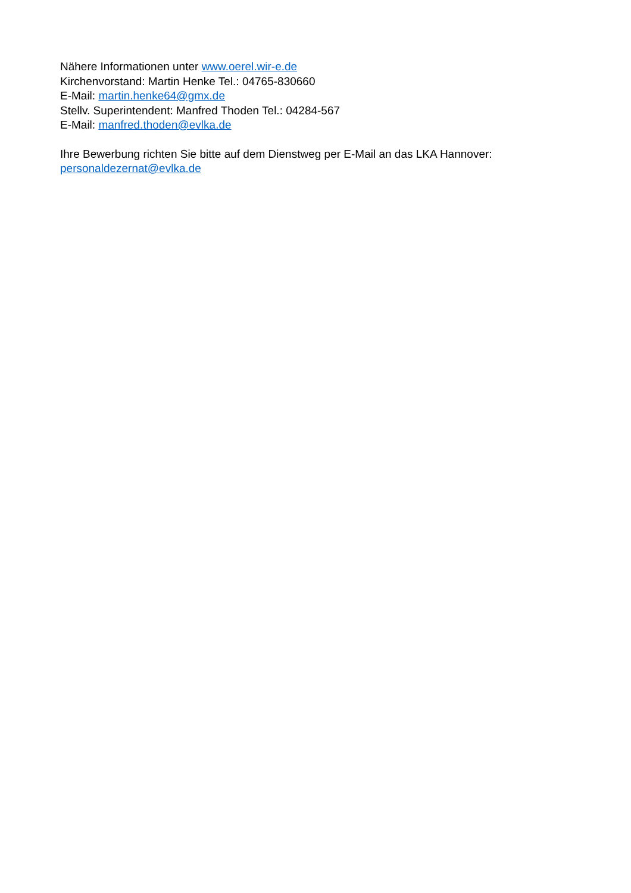Nähere Informationen unter www.oerel.wir-e.de
Kirchenvorstand: Martin Henke Tel.: 04765-830660
E-Mail: martin.henke64@gmx.de
Stellv. Superintendent: Manfred Thoden Tel.: 04284-567
E-Mail: manfred.thoden@evlka.de
Ihre Bewerbung richten Sie bitte auf dem Dienstweg per E-Mail an das LKA Hannover:
personaldezernat@evlka.de